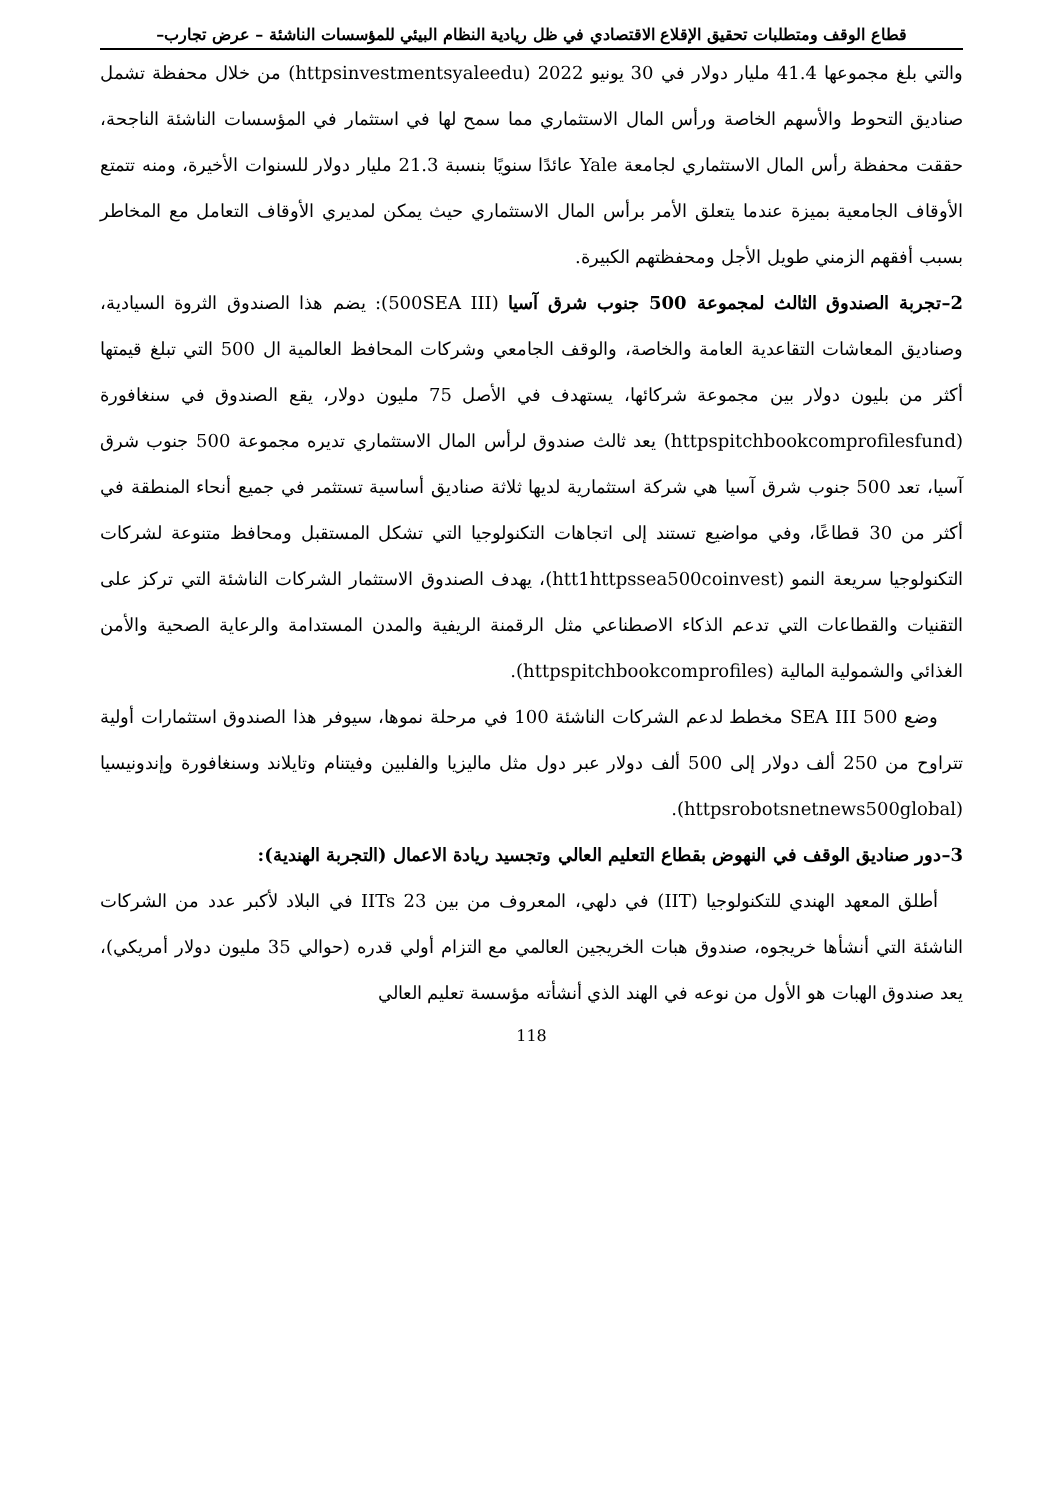قطاع الوقف ومتطلبات تحقيق الإقلاع الاقتصادي في ظل ريادية النظام البيئي للمؤسسات الناشئة – عرض تجارب–
والتي بلغ مجموعها 41.4 مليار دولار في 30 يونيو 2022 (httpsinvestmentsyaleedu) من خلال محفظة تشمل صناديق التحوط والأسهم الخاصة ورأس المال الاستثماري مما سمح لها في استثمار في المؤسسات الناشئة الناجحة، حققت محفظة رأس المال الاستثماري لجامعة Yale عائدًا سنويًا بنسبة 21.3 مليار دولار للسنوات الأخيرة، ومنه تتمتع الأوقاف الجامعية بميزة عندما يتعلق الأمر برأس المال الاستثماري حيث يمكن لمديري الأوقاف التعامل مع المخاطر بسبب أفقهم الزمني طويل الأجل ومحفظتهم الكبيرة.
2–تجربة الصندوق الثالث لمجموعة 500 جنوب شرق آسيا (500SEA III): يضم هذا الصندوق الثروة السيادية، وصناديق المعاشات التقاعدية العامة والخاصة، والوقف الجامعي وشركات المحافظ العالمية ال 500 التي تبلغ قيمتها أكثر من بليون دولار بين مجموعة شركائها، يستهدف في الأصل 75 مليون دولار، يقع الصندوق في سنغافورة (httpspitchbookcomprofilesfund) يعد ثالث صندوق لرأس المال الاستثماري تديره مجموعة 500 جنوب شرق آسيا، تعد 500 جنوب شرق آسيا هي شركة استثمارية لديها ثلاثة صناديق أساسية تستثمر في جميع أنحاء المنطقة في أكثر من 30 قطاعًا، وفي مواضيع تستند إلى اتجاهات التكنولوجيا التي تشكل المستقبل ومحافظ متنوعة لشركات التكنولوجيا سريعة النمو (htt1httpssea500coinvest)، يهدف الصندوق الاستثمار الشركات الناشئة التي تركز على التقنيات والقطاعات التي تدعم الذكاء الاصطناعي مثل الرقمنة الريفية والمدن المستدامة والرعاية الصحية والأمن الغذائي والشمولية المالية (httpspitchbookcomprofiles).
وضع SEA III 500 مخطط لدعم الشركات الناشئة 100 في مرحلة نموها، سيوفر هذا الصندوق استثمارات أولية تتراوح من 250 ألف دولار إلى 500 ألف دولار عبر دول مثل ماليزيا والفلبين وفيتنام وتايلاند وسنغافورة وإندونيسيا (httpsrobotsnetnews500global).
3–دور صناديق الوقف في النهوض بقطاع التعليم العالي وتجسيد ريادة الاعمال (التجربة الهندية):
أطلق المعهد الهندي للتكنولوجيا (IIT) في دلهي، المعروف من بين 23 IITs في البلاد لأكبر عدد من الشركات الناشئة التي أنشأها خريجوه، صندوق هبات الخريجين العالمي مع التزام أولي قدره (حوالي 35 مليون دولار أمريكي)، يعد صندوق الهبات هو الأول من نوعه في الهند الذي أنشأته مؤسسة تعليم العالي
118